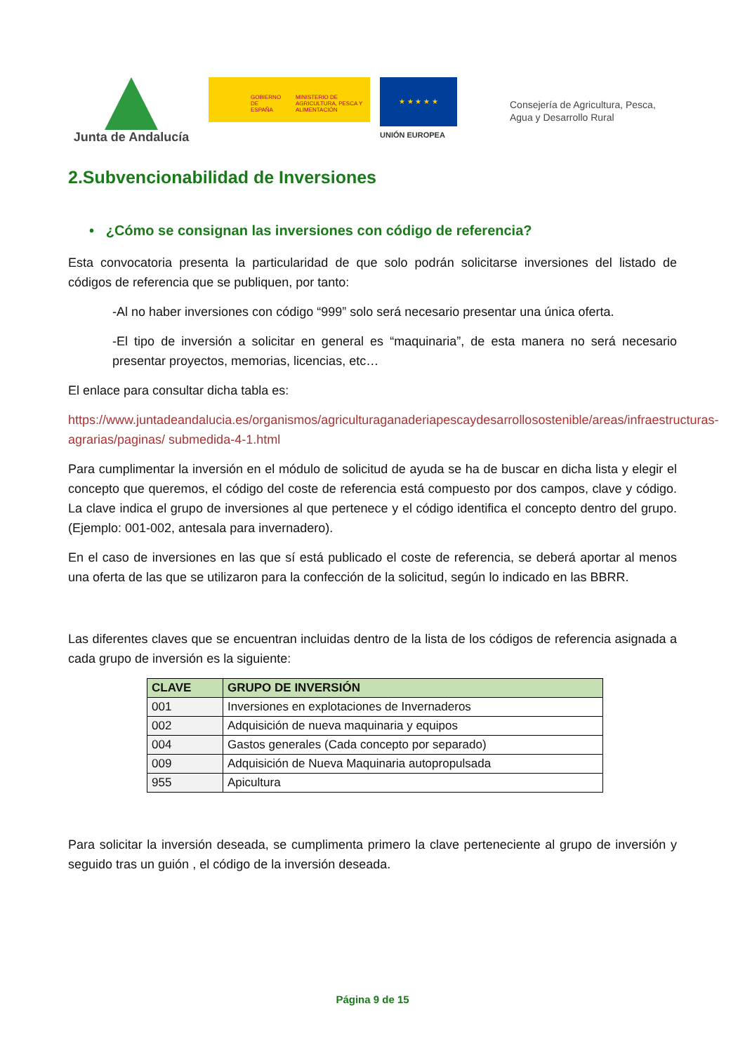Junta de Andalucía
GOBIERNO DE ESPAÑA MINISTERIO DE AGRICULTURA, PESCA Y ALIMENTACIÓN
★ ★ ★ ★ ★
UNIÓN EUROPEA
Consejería de Agricultura, Pesca,
Agua y Desarrollo Rural
2.Subvencionabilidad de Inversiones
• ¿Cómo se consignan las inversiones con código de referencia?
Esta convocatoria presenta la particularidad de que solo podrán solicitarse inversiones del listado de códigos de referencia que se publiquen, por tanto:
-Al no haber inversiones con código “999” solo será necesario presentar una única oferta.
-El tipo de inversión a solicitar en general es “maquinaria”, de esta manera no será necesario presentar proyectos, memorias, licencias, etc…
El enlace para consultar dicha tabla es:
https://www.juntadeandalucia.es/organismos/agriculturaganaderiapescaydesarrollosostenible/areas/infraestructuras-agrarias/paginas/ submedida-4-1.html
Para cumplimentar la inversión en el módulo de solicitud de ayuda se ha de buscar en dicha lista y elegir el concepto que queremos, el código del coste de referencia está compuesto por dos campos, clave y código. La clave indica el grupo de inversiones al que pertenece y el código identifica el concepto dentro del grupo. (Ejemplo: 001-002, antesala para invernadero).
En el caso de inversiones en las que sí está publicado el coste de referencia, se deberá aportar al menos una oferta de las que se utilizaron para la confección de la solicitud, según lo indicado en las BBRR.
Las diferentes claves que se encuentran incluidas dentro de la lista de los códigos de referencia asignada a cada grupo de inversión es la siguiente:
| CLAVE | GRUPO DE INVERSIÓN |
| --- | --- |
| 001 | Inversiones en explotaciones de Invernaderos |
| 002 | Adquisición de nueva maquinaria y equipos |
| 004 | Gastos generales (Cada concepto por separado) |
| 009 | Adquisición de Nueva Maquinaria autopropulsada |
| 955 | Apicultura |
Para solicitar la inversión deseada, se cumplimenta primero la clave perteneciente al grupo de inversión y seguido tras un guión , el código de la inversión deseada.
Página 9 de 15